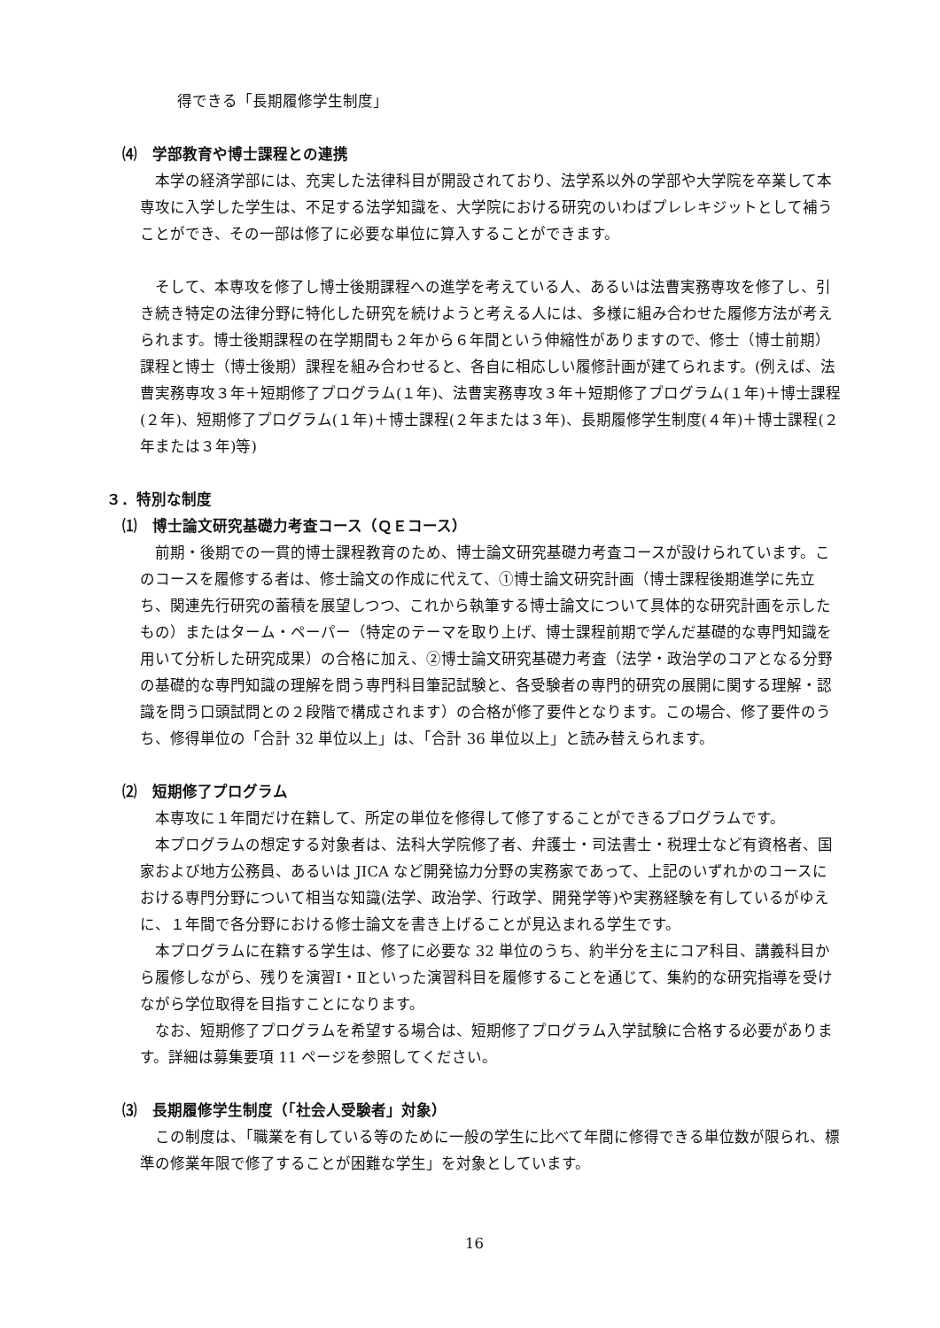得できる「長期履修学生制度」
⑷　学部教育や博士課程との連携
本学の経済学部には、充実した法律科目が開設されており、法学系以外の学部や大学院を卒業して本専攻に入学した学生は、不足する法学知識を、大学院における研究のいわばプレレキジットとして補うことができ、その一部は修了に必要な単位に算入することができます。
そして、本専攻を修了し博士後期課程への進学を考えている人、あるいは法曹実務専攻を修了し、引き続き特定の法律分野に特化した研究を続けようと考える人には、多様に組み合わせた履修方法が考えられます。博士後期課程の在学期間も２年から６年間という伸縮性がありますので、修士（博士前期）課程と博士（博士後期）課程を組み合わせると、各自に相応しい履修計画が建てられます。(例えば、法曹実務専攻３年＋短期修了プログラム(１年)、法曹実務専攻３年＋短期修了プログラム(１年)＋博士課程(２年)、短期修了プログラム(１年)＋博士課程(２年または３年)、長期履修学生制度(４年)＋博士課程(２年または３年)等)
３．特別な制度
⑴　博士論文研究基礎力考査コース（ＱＥコース）
前期・後期での一貫的博士課程教育のため、博士論文研究基礎力考査コースが設けられています。このコースを履修する者は、修士論文の作成に代えて、①博士論文研究計画（博士課程後期進学に先立ち、関連先行研究の蓄積を展望しつつ、これから執筆する博士論文について具体的な研究計画を示したもの）またはターム・ペーパー（特定のテーマを取り上げ、博士課程前期で学んだ基礎的な専門知識を用いて分析した研究成果）の合格に加え、②博士論文研究基礎力考査（法学・政治学のコアとなる分野の基礎的な専門知識の理解を問う専門科目筆記試験と、各受験者の専門的研究の展開に関する理解・認識を問う口頭試問との２段階で構成されます）の合格が修了要件となります。この場合、修了要件のうち、修得単位の「合計 32 単位以上」は、「合計 36 単位以上」と読み替えられます。
⑵　短期修了プログラム
本専攻に１年間だけ在籍して、所定の単位を修得して修了することができるプログラムです。
本プログラムの想定する対象者は、法科大学院修了者、弁護士・司法書士・税理士など有資格者、国家および地方公務員、あるいは JICA など開発協力分野の実務家であって、上記のいずれかのコースにおける専門分野について相当な知識(法学、政治学、行政学、開発学等)や実務経験を有しているがゆえに、１年間で各分野における修士論文を書き上げることが見込まれる学生です。
本プログラムに在籍する学生は、修了に必要な 32 単位のうち、約半分を主にコア科目、講義科目から履修しながら、残りを演習Ⅰ・Ⅱといった演習科目を履修することを通じて、集約的な研究指導を受けながら学位取得を目指すことになります。
なお、短期修了プログラムを希望する場合は、短期修了プログラム入学試験に合格する必要があります。詳細は募集要項 11 ページを参照してください。
⑶　長期履修学生制度（「社会人受験者」対象）
この制度は、「職業を有している等のために一般の学生に比べて年間に修得できる単位数が限られ、標準の修業年限で修了することが困難な学生」を対象としています。
16